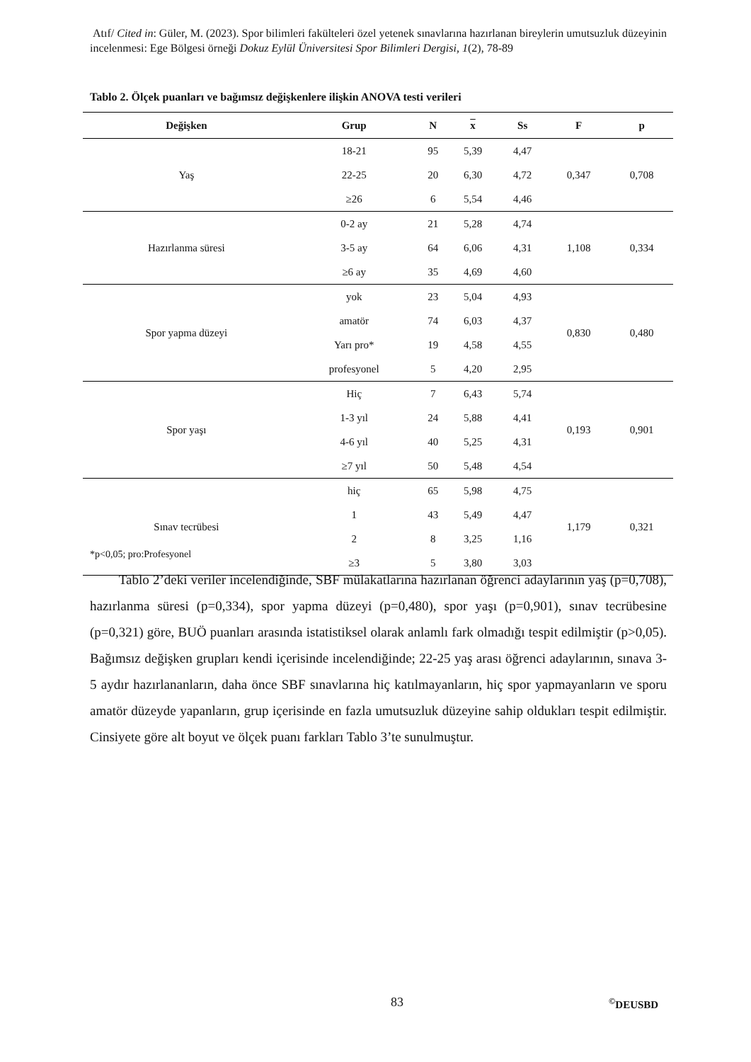Atıf/ Cited in: Güler, M. (2023). Spor bilimleri fakülteleri özel yetenek sınavlarına hazırlanan bireylerin umutsuzluk düzeyinin incelenmesi: Ege Bölgesi örneği Dokuz Eylül Üniversitesi Spor Bilimleri Dergisi, 1(2), 78-89
Tablo 2. Ölçek puanları ve bağımsız değişkenlere ilişkin ANOVA testi verileri
| Değişken | Grup | N | x | Ss | F | p |
| --- | --- | --- | --- | --- | --- | --- |
| Yaş | 18-21 | 95 | 5,39 | 4,47 | 0,347 | 0,708 |
| | 22-25 | 20 | 6,30 | 4,72 | | |
| | ≥26 | 6 | 5,54 | 4,46 | | |
| Hazırlanma süresi | 0-2 ay | 21 | 5,28 | 4,74 | 1,108 | 0,334 |
| | 3-5 ay | 64 | 6,06 | 4,31 | | |
| | ≥6 ay | 35 | 4,69 | 4,60 | | |
| Spor yapma düzeyi | yok | 23 | 5,04 | 4,93 | 0,830 | 0,480 |
| | amatör | 74 | 6,03 | 4,37 | | |
| | Yarı pro* | 19 | 4,58 | 4,55 | | |
| | profesyonel | 5 | 4,20 | 2,95 | | |
| Spor yaşı | Hiç | 7 | 6,43 | 5,74 | 0,193 | 0,901 |
| | 1-3 yıl | 24 | 5,88 | 4,41 | | |
| | 4-6 yıl | 40 | 5,25 | 4,31 | | |
| | ≥7 yıl | 50 | 5,48 | 4,54 | | |
| Sınav tecrübesi | hiç | 65 | 5,98 | 4,75 | 1,179 | 0,321 |
| | 1 | 43 | 5,49 | 4,47 | | |
| | 2 | 8 | 3,25 | 1,16 | | |
| | ≥3 | 5 | 3,80 | 3,03 | | |
*p<0,05; pro:Profesyonel
Tablo 2’deki veriler incelendiğinde, SBF mülakatlarına hazırlanan öğrenci adaylarının yaş (p=0,708), hazırlanma süresi (p=0,334), spor yapma düzeyi (p=0,480), spor yaşı (p=0,901), sınav tecrübesine (p=0,321) göre, BUÖ puanları arasında istatistiksel olarak anlamlı fark olmadığı tespit edilmiştir (p>0,05). Bağımsız değişken grupları kendi içerisinde incelendiğinde; 22-25 yaş arası öğrenci adaylarının, sınava 3-5 aydır hazırlananların, daha önce SBF sınavlarına hiç katılmayanların, hiç spor yapmayanların ve sporu amatör düzeyde yapanların, grup içerisinde en fazla umutsuzluk düzeyine sahip oldukları tespit edilmiştir. Cinsiyete göre alt boyut ve ölçek puanı farkları Tablo 3’te sunulmuştur.
83 <sup>©</sup>DEUSBD